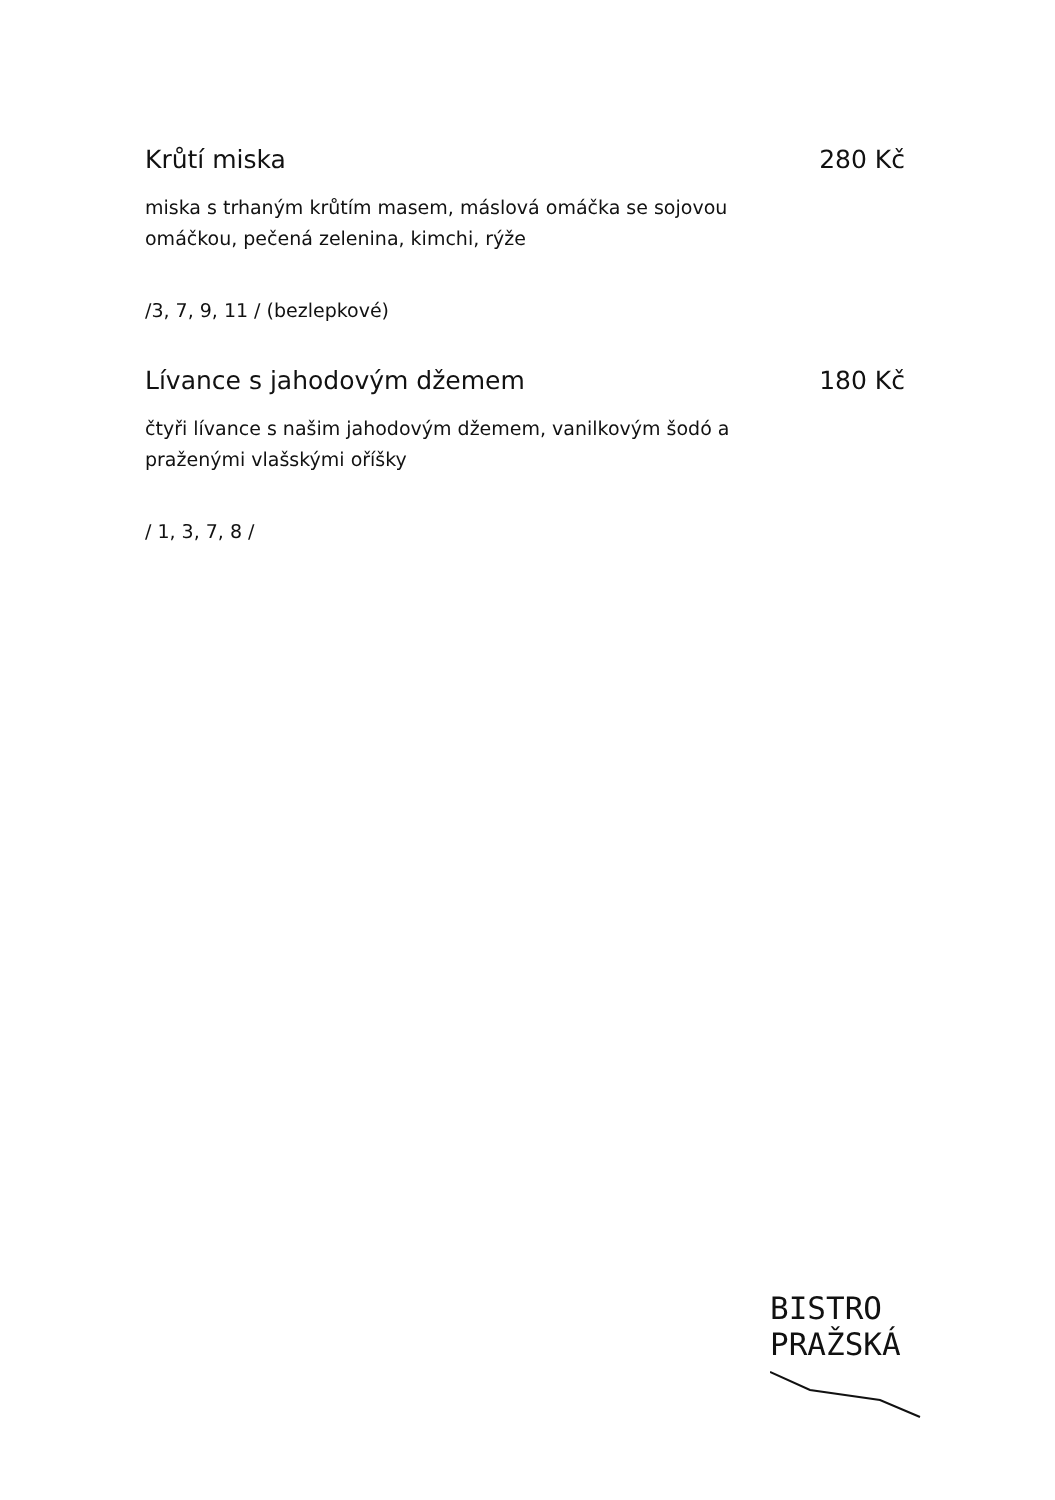Krůtí miska 280 Kč
miska s trhaným krůtím masem, máslová omáčka se sojovou omáčkou, pečená zelenina, kimchi, rýže
/3, 7, 9, 11 / (bezlepkové)
Lívance s jahodovým džemem 180 Kč
čtyři lívance s našim jahodovým džemem, vanilkovým šodó a praženými vlašskými oříšky
/ 1, 3, 7, 8 /
BISTRO
PRAŽSKÁ